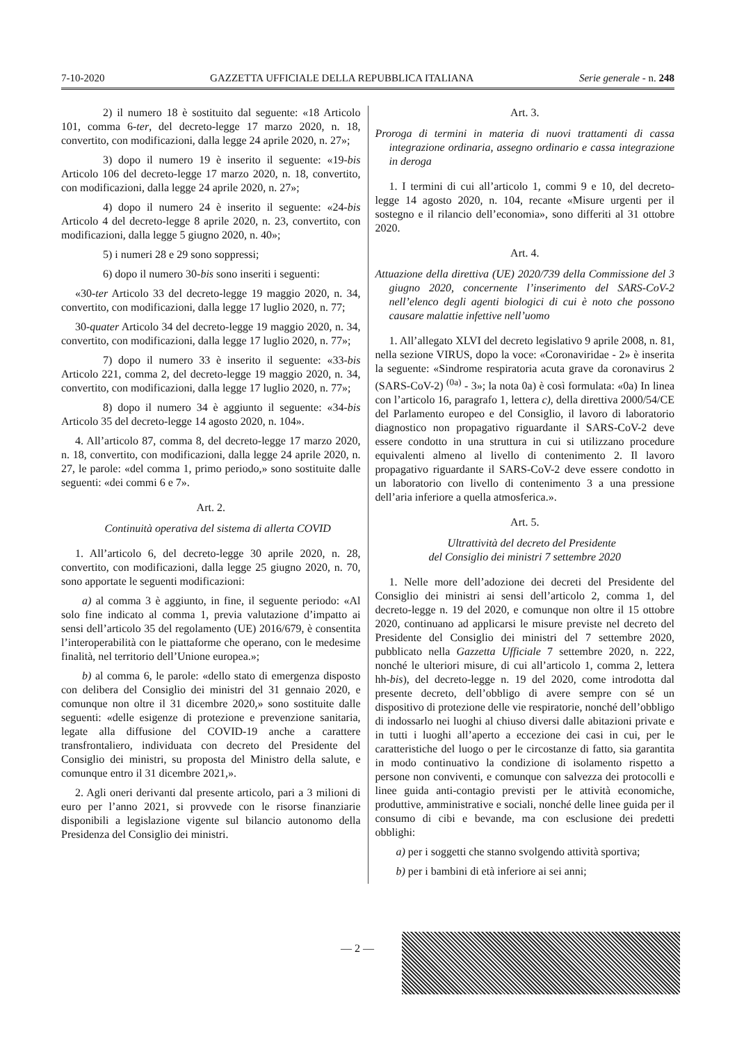7-10-2020 GAZZETTA UFFICIALE DELLA REPUBBLICA ITALIANA Serie generale - n. 248
2) il numero 18 è sostituito dal seguente: «18 Articolo 101, comma 6-ter, del decreto-legge 17 marzo 2020, n. 18, convertito, con modificazioni, dalla legge 24 aprile 2020, n. 27»;
3) dopo il numero 19 è inserito il seguente: «19-bis Articolo 106 del decreto-legge 17 marzo 2020, n. 18, convertito, con modificazioni, dalla legge 24 aprile 2020, n. 27»;
4) dopo il numero 24 è inserito il seguente: «24-bis Articolo 4 del decreto-legge 8 aprile 2020, n. 23, convertito, con modificazioni, dalla legge 5 giugno 2020, n. 40»;
5) i numeri 28 e 29 sono soppressi;
6) dopo il numero 30-bis sono inseriti i seguenti:
«30-ter Articolo 33 del decreto-legge 19 maggio 2020, n. 34, convertito, con modificazioni, dalla legge 17 luglio 2020, n. 77;
30-quater Articolo 34 del decreto-legge 19 maggio 2020, n. 34, convertito, con modificazioni, dalla legge 17 luglio 2020, n. 77»;
7) dopo il numero 33 è inserito il seguente: «33-bis Articolo 221, comma 2, del decreto-legge 19 maggio 2020, n. 34, convertito, con modificazioni, dalla legge 17 luglio 2020, n. 77»;
8) dopo il numero 34 è aggiunto il seguente: «34-bis Articolo 35 del decreto-legge 14 agosto 2020, n. 104».
4. All’articolo 87, comma 8, del decreto-legge 17 marzo 2020, n. 18, convertito, con modificazioni, dalla legge 24 aprile 2020, n. 27, le parole: «del comma 1, primo periodo,» sono sostituite dalle seguenti: «dei commi 6 e 7».
Art. 2.
Continuità operativa del sistema di allerta COVID
1. All’articolo 6, del decreto-legge 30 aprile 2020, n. 28, convertito, con modificazioni, dalla legge 25 giugno 2020, n. 70, sono apportate le seguenti modificazioni:
a) al comma 3 è aggiunto, in fine, il seguente periodo: «Al solo fine indicato al comma 1, previa valutazione d’impatto ai sensi dell’articolo 35 del regolamento (UE) 2016/679, è consentita l’interoperabilità con le piattaforme che operano, con le medesime finalità, nel territorio dell’Unione europea.»;
b) al comma 6, le parole: «dello stato di emergenza disposto con delibera del Consiglio dei ministri del 31 gennaio 2020, e comunque non oltre il 31 dicembre 2020,» sono sostituite dalle seguenti: «delle esigenze di protezione e prevenzione sanitaria, legate alla diffusione del COVID-19 anche a carattere transfrontaliero, individuata con decreto del Presidente del Consiglio dei ministri, su proposta del Ministro della salute, e comunque entro il 31 dicembre 2021,».
2. Agli oneri derivanti dal presente articolo, pari a 3 milioni di euro per l’anno 2021, si provvede con le risorse finanziarie disponibili a legislazione vigente sul bilancio autonomo della Presidenza del Consiglio dei ministri.
Art. 3.
Proroga di termini in materia di nuovi trattamenti di cassa integrazione ordinaria, assegno ordinario e cassa integrazione in deroga
1. I termini di cui all’articolo 1, commi 9 e 10, del decreto-legge 14 agosto 2020, n. 104, recante «Misure urgenti per il sostegno e il rilancio dell’economia», sono differiti al 31 ottobre 2020.
Art. 4.
Attuazione della direttiva (UE) 2020/739 della Commissione del 3 giugno 2020, concernente l’inserimento del SARS-CoV-2 nell’elenco degli agenti biologici di cui è noto che possono causare malattie infettive nell’uomo
1. All’allegato XLVI del decreto legislativo 9 aprile 2008, n. 81, nella sezione VIRUS, dopo la voce: «Coronaviridae - 2» è inserita la seguente: «Sindrome respiratoria acuta grave da coronavirus 2 (SARS-CoV-2) <sup>(0a)</sup> - 3»; la nota 0a) è così formulata: «0a) In linea con l’articolo 16, paragrafo 1, lettera c), della direttiva 2000/54/CE del Parlamento europeo e del Consiglio, il lavoro di laboratorio diagnostico non propagativo riguardante il SARS-CoV-2 deve essere condotto in una struttura in cui si utilizzano procedure equivalenti almeno al livello di contenimento 2. Il lavoro propagativo riguardante il SARS-CoV-2 deve essere condotto in un laboratorio con livello di contenimento 3 a una pressione dell’aria inferiore a quella atmosferica.».
Art. 5.
Ultrattività del decreto del Presidente
del Consiglio dei ministri 7 settembre 2020
1. Nelle more dell’adozione dei decreti del Presidente del Consiglio dei ministri ai sensi dell’articolo 2, comma 1, del decreto-legge n. 19 del 2020, e comunque non oltre il 15 ottobre 2020, continuano ad applicarsi le misure previste nel decreto del Presidente del Consiglio dei ministri del 7 settembre 2020, pubblicato nella Gazzetta Ufficiale 7 settembre 2020, n. 222, nonché le ulteriori misure, di cui all’articolo 1, comma 2, lettera hh-bis), del decreto-legge n. 19 del 2020, come introdotta dal presente decreto, dell’obbligo di avere sempre con sé un dispositivo di protezione delle vie respiratorie, nonché dell’obbligo di indossarlo nei luoghi al chiuso diversi dalle abitazioni private e in tutti i luoghi all’aperto a eccezione dei casi in cui, per le caratteristiche del luogo o per le circostanze di fatto, sia garantita in modo continuativo la condizione di isolamento rispetto a persone non conviventi, e comunque con salvezza dei protocolli e linee guida anti-contagio previsti per le attività economiche, produttive, amministrative e sociali, nonché delle linee guida per il consumo di cibi e bevande, ma con esclusione dei predetti obblighi:
a) per i soggetti che stanno svolgendo attività sportiva;
b) per i bambini di età inferiore ai sei anni;
— 2 —